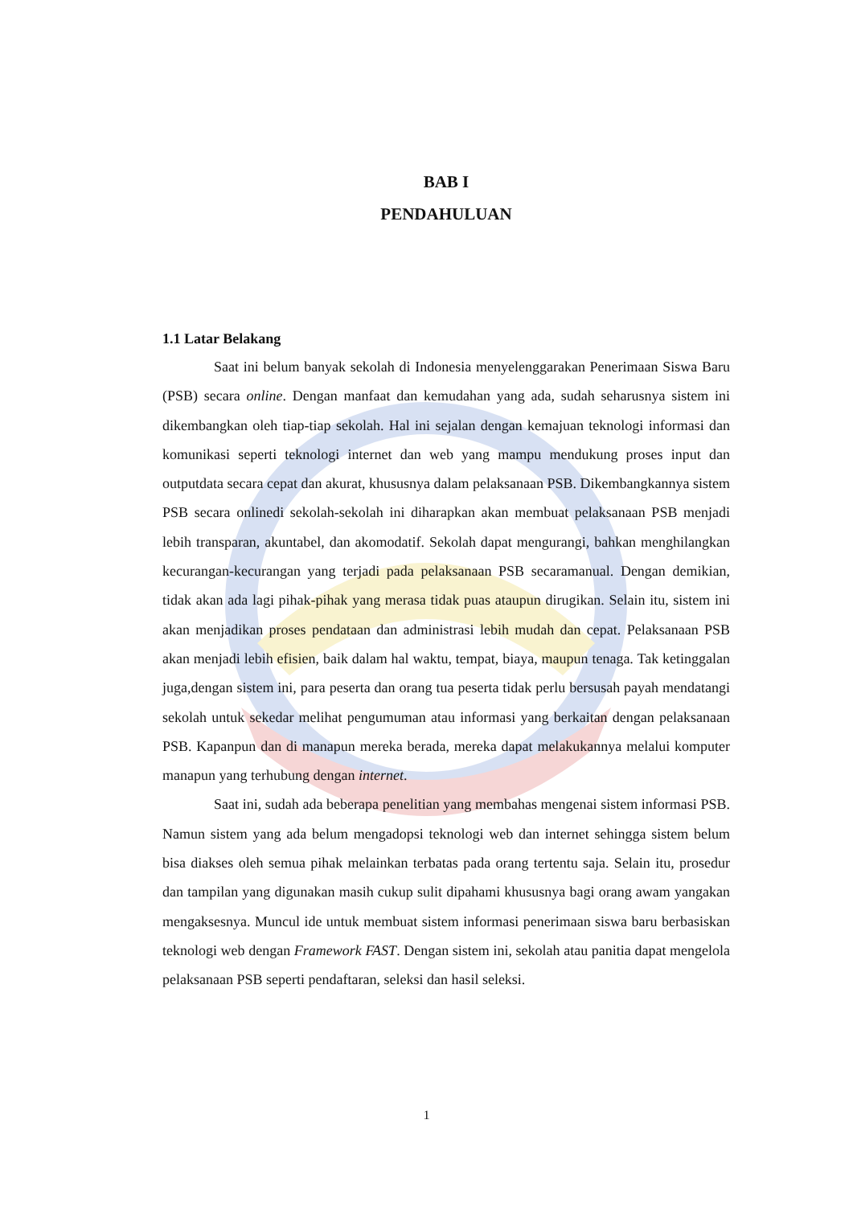BAB I
PENDAHULUAN
1.1 Latar Belakang
Saat ini belum banyak sekolah di Indonesia menyelenggarakan Penerimaan Siswa Baru (PSB) secara online. Dengan manfaat dan kemudahan yang ada, sudah seharusnya sistem ini dikembangkan oleh tiap-tiap sekolah. Hal ini sejalan dengan kemajuan teknologi informasi dan komunikasi seperti teknologi internet dan web yang mampu mendukung proses input dan outputdata secara cepat dan akurat, khususnya dalam pelaksanaan PSB. Dikembangkannya sistem PSB secara onlinedi sekolah-sekolah ini diharapkan akan membuat pelaksanaan PSB menjadi lebih transparan, akuntabel, dan akomodatif. Sekolah dapat mengurangi, bahkan menghilangkan kecurangan-kecurangan yang terjadi pada pelaksanaan PSB secaramanual. Dengan demikian, tidak akan ada lagi pihak-pihak yang merasa tidak puas ataupun dirugikan. Selain itu, sistem ini akan menjadikan proses pendataan dan administrasi lebih mudah dan cepat. Pelaksanaan PSB akan menjadi lebih efisien, baik dalam hal waktu, tempat, biaya, maupun tenaga. Tak ketinggalan juga,dengan sistem ini, para peserta dan orang tua peserta tidak perlu bersusah payah mendatangi sekolah untuk sekedar melihat pengumuman atau informasi yang berkaitan dengan pelaksanaan PSB. Kapanpun dan di manapun mereka berada, mereka dapat melakukannya melalui komputer manapun yang terhubung dengan internet.
Saat ini, sudah ada beberapa penelitian yang membahas mengenai sistem informasi PSB. Namun sistem yang ada belum mengadopsi teknologi web dan internet sehingga sistem belum bisa diakses oleh semua pihak melainkan terbatas pada orang tertentu saja. Selain itu, prosedur dan tampilan yang digunakan masih cukup sulit dipahami khususnya bagi orang awam yangakan mengaksesnya. Muncul ide untuk membuat sistem informasi penerimaan siswa baru berbasiskan teknologi web dengan Framework FAST. Dengan sistem ini, sekolah atau panitia dapat mengelola pelaksanaan PSB seperti pendaftaran, seleksi dan hasil seleksi.
1